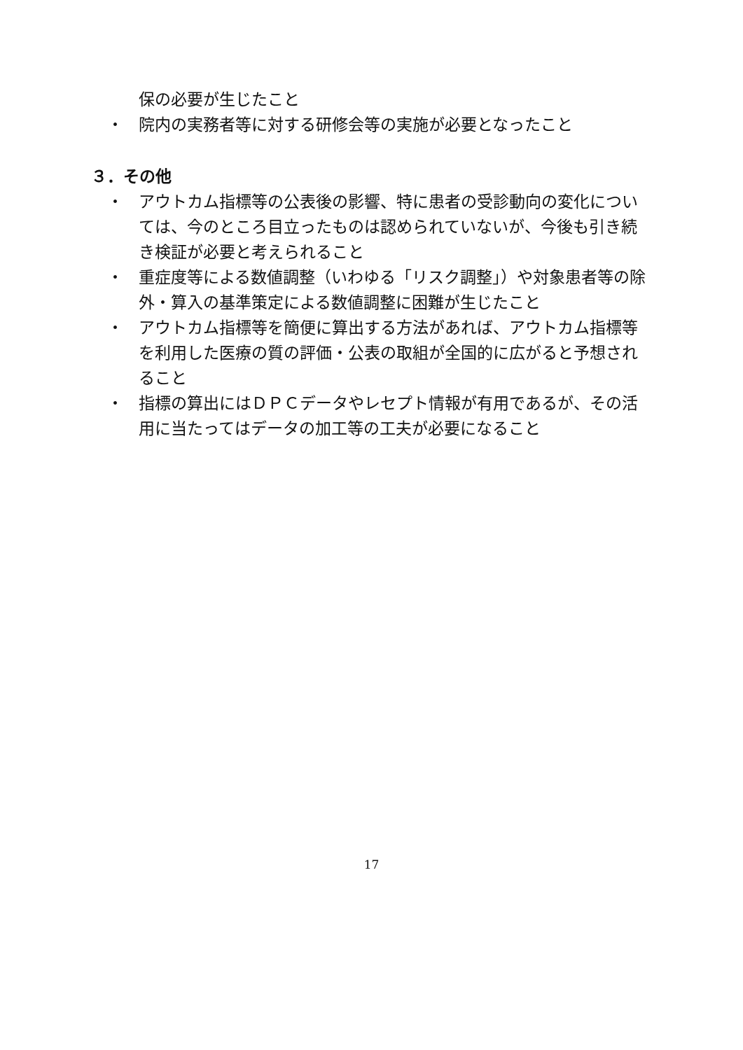保の必要が生じたこと
・ 院内の実務者等に対する研修会等の実施が必要となったこと
３．その他
・ アウトカム指標等の公表後の影響、特に患者の受診動向の変化については、今のところ目立ったものは認められていないが、今後も引き続き検証が必要と考えられること
・ 重症度等による数値調整（いわゆる「リスク調整」）や対象患者等の除外・算入の基準策定による数値調整に困難が生じたこと
・ アウトカム指標等を簡便に算出する方法があれば、アウトカム指標等を利用した医療の質の評価・公表の取組が全国的に広がると予想されること
・ 指標の算出にはＤＰＣデータやレセプト情報が有用であるが、その活用に当たってはデータの加工等の工夫が必要になること
17